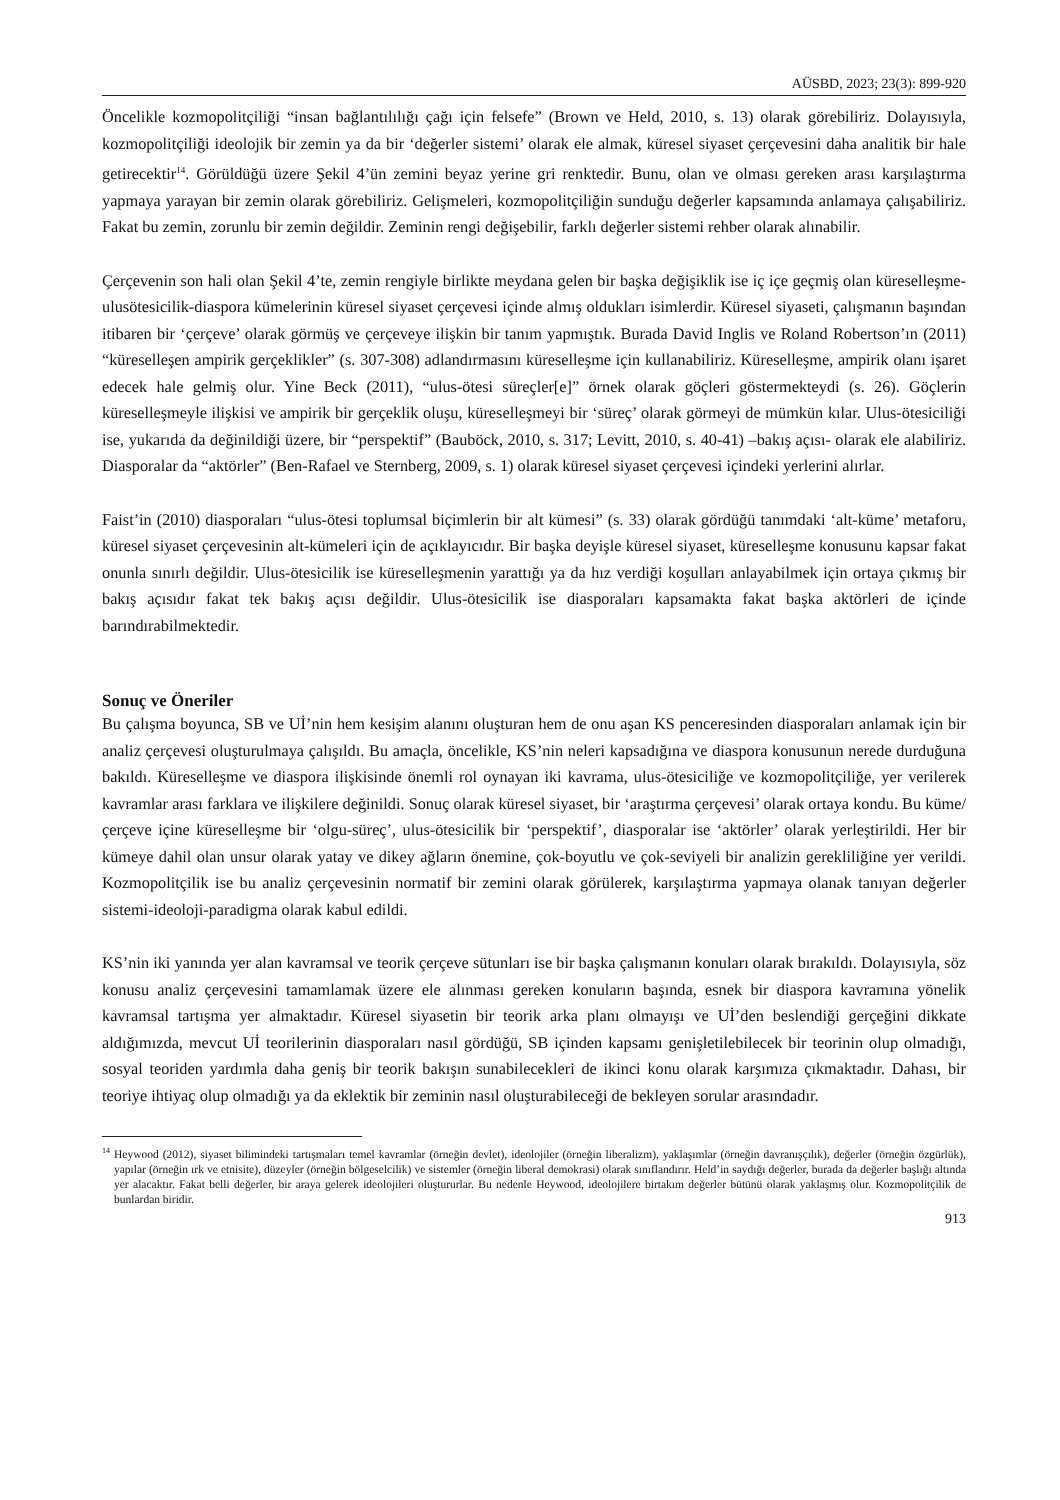AÜSBD, 2023; 23(3): 899-920
Öncelikle kozmopolitçiliği “insan bağlantılılığı çağı için felsefe” (Brown ve Held, 2010, s. 13) olarak görebiliriz. Dolayısıyla, kozmopolitçiliği ideolojik bir zemin ya da bir ‘değerler sistemi’ olarak ele almak, küresel siyaset çerçevesini daha analitik bir hale getirecektir<sup>14</sup>. Görüldüğü üzere Şekil 4’ün zemini beyaz yerine gri renktedir. Bunu, olan ve olması gereken arası karşılaştırma yapmaya yarayan bir zemin olarak görebiliriz. Gelişmeleri, kozmopolitçiliğin sunduğu değerler kapsamında anlamaya çalışabiliriz. Fakat bu zemin, zorunlu bir zemin değildir. Zeminin rengi değişebilir, farklı değerler sistemi rehber olarak alınabilir.
Çerçevenin son hali olan Şekil 4’te, zemin rengiyle birlikte meydana gelen bir başka değişiklik ise iç içe geçmiş olan küreselleşme-ulusötesicilik-diaspora kümelerinin küresel siyaset çerçevesi içinde almış oldukları isimlerdir. Küresel siyaseti, çalışmanın başından itibaren bir ‘çerçeve’ olarak görmüş ve çerçeveye ilişkin bir tanım yapmıştık. Burada David Inglis ve Roland Robertson’ın (2011) “küreselleşen ampirik gerçeklikler” (s. 307-308) adlandırmasını küreselleşme için kullanabiliriz. Küreselleşme, ampirik olanı işaret edecek hale gelmiş olur. Yine Beck (2011), “ulus-ötesi süreçler[e]” örnek olarak göçleri göstermekteydi (s. 26). Göçlerin küreselleşmeyle ilişkisi ve ampirik bir gerçeklik oluşu, küreselleşmeyi bir ‘süreç’ olarak görmeyi de mümkün kılar. Ulus-ötesiciliği ise, yukarıda da değinildiği üzere, bir “perspektif” (Bauböck, 2010, s. 317; Levitt, 2010, s. 40-41) –bakış açısı- olarak ele alabiliriz. Diasporalar da “aktörler” (Ben-Rafael ve Sternberg, 2009, s. 1) olarak küresel siyaset çerçevesi içindeki yerlerini alırlar.
Faist’in (2010) diasporaları “ulus-ötesi toplumsal biçimlerin bir alt kümesi” (s. 33) olarak gördüğü tanımdaki ‘alt-küme’ metaforu, küresel siyaset çerçevesinin alt-kümeleri için de açıklayıcıdır. Bir başka deyişle küresel siyaset, küreselleşme konusunu kapsar fakat onunla sınırlı değildir. Ulus-ötesicilik ise küreselleşmenin yarattığı ya da hız verdiği koşulları anlayabilmek için ortaya çıkmış bir bakış açısıdır fakat tek bakış açısı değildir. Ulus-ötesicilik ise diasporaları kapsamakta fakat başka aktörleri de içinde barındırabilmektedir.
Sonuç ve Öneriler
Bu çalışma boyunca, SB ve Uİ’nin hem kesişim alanını oluşturan hem de onu aşan KS penceresinden diasporaları anlamak için bir analiz çerçevesi oluşturulmaya çalışıldı. Bu amaçla, öncelikle, KS’nin neleri kapsadığına ve diaspora konusunun nerede durduğuna bakıldı. Küreselleşme ve diaspora ilişkisinde önemli rol oynayan iki kavrama, ulus-ötesiciliğe ve kozmopolitçiliğe, yer verilerek kavramlar arası farklara ve ilişkilere değinildi. Sonuç olarak küresel siyaset, bir ‘araştırma çerçevesi’ olarak ortaya kondu. Bu küme/çerçeve içine küreselleşme bir ‘olgu-süreç’, ulus-ötesicilik bir ‘perspektif’, diasporalar ise ‘aktörler’ olarak yerleştirildi. Her bir kümeye dahil olan unsur olarak yatay ve dikey ağların önemine, çok-boyutlu ve çok-seviyeli bir analizin gerekliliğine yer verildi. Kozmopolitçilik ise bu analiz çerçevesinin normatif bir zemini olarak görülerek, karşılaştırma yapmaya olanak tanıyan değerler sistemi-ideoloji-paradigma olarak kabul edildi.
KS’nin iki yanında yer alan kavramsal ve teorik çerçeve sütunları ise bir başka çalışmanın konuları olarak bırakıldı. Dolayısıyla, söz konusu analiz çerçevesini tamamlamak üzere ele alınması gereken konuların başında, esnek bir diaspora kavramına yönelik kavramsal tartışma yer almaktadır. Küresel siyasetin bir teorik arka planı olmayışı ve Uİ’den beslendiği gerçeğini dikkate aldığımızda, mevcut Uİ teorilerinin diasporaları nasıl gördüğü, SB içinden kapsamı genişletilebilecek bir teorinin olup olmadığı, sosyal teoriden yardımla daha geniş bir teorik bakışın sunabilecekleri de ikinci konu olarak karşımıza çıkmaktadır. Dahası, bir teoriye ihtiyaç olup olmadığı ya da eklektik bir zeminin nasıl oluşturabileceği de bekleyen sorular arasındadır.
<sup>14</sup> Heywood (2012), siyaset bilimindeki tartışmaları temel kavramlar (örneğin devlet), ideolojiler (örneğin liberalizm), yaklaşımlar (örneğin davranışçılık), değerler (örneğin özgürlük), yapılar (örneğin ırk ve etnisite), düzeyler (örneğin bölgeselcilik) ve sistemler (örneğin liberal demokrasi) olarak sınıflandırır. Held’in saydığı değerler, burada da değerler başlığı altında yer alacaktır. Fakat belli değerler, bir araya gelerek ideolojileri oluştururlar. Bu nedenle Heywood, ideolojilere birtakım değerler bütünü olarak yaklaşmış olur. Kozmopolitçilik de bunlardan biridir.
913